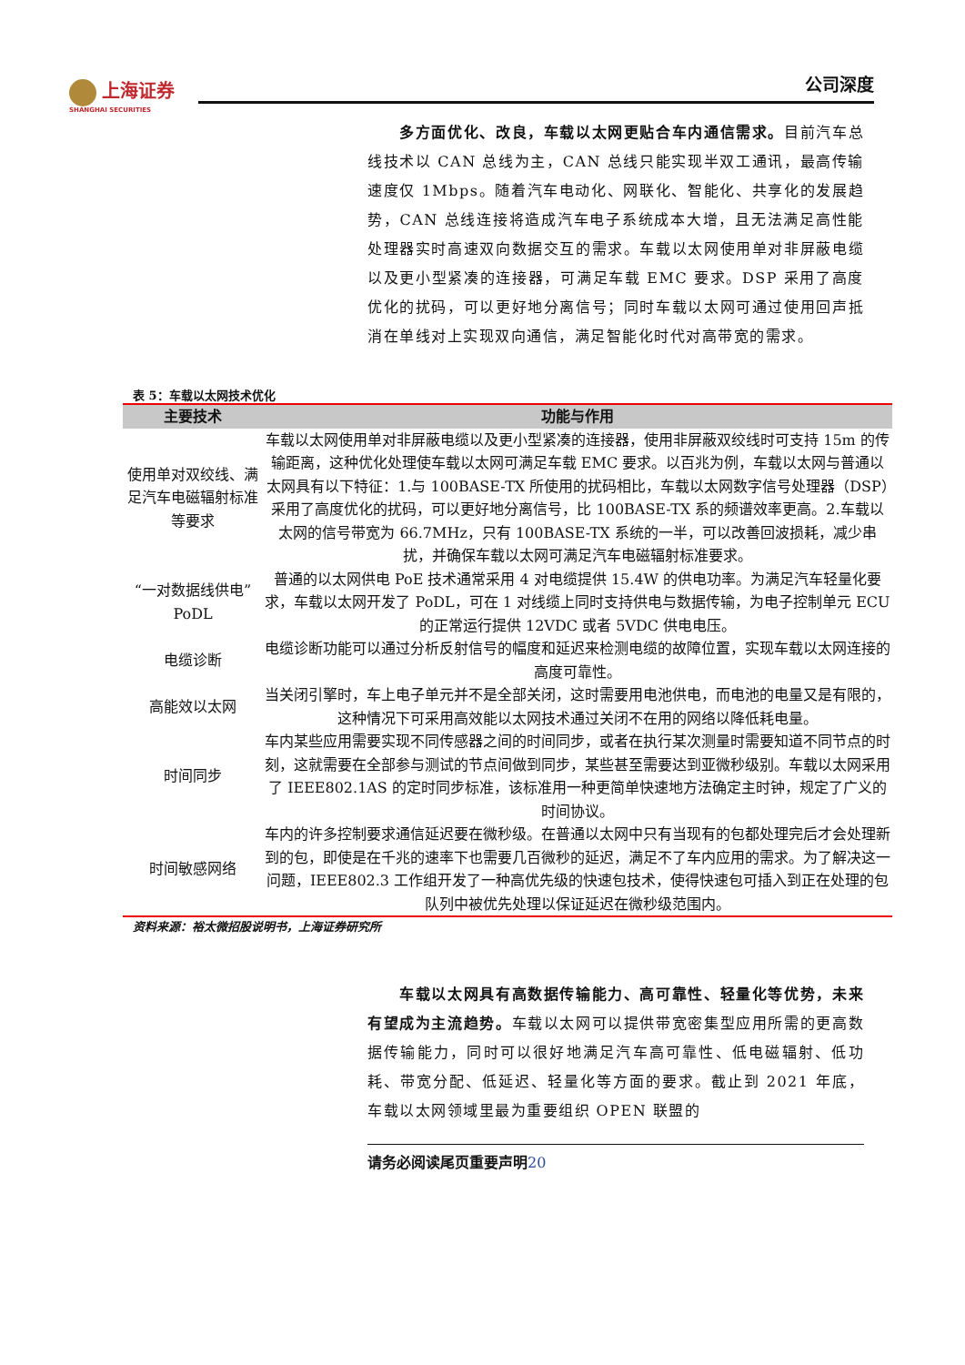上海证券
SHANGHAI SECURITIES
公司深度
　　多方面优化、改良，车载以太网更贴合车内通信需求。目前汽车总线技术以 CAN 总线为主，CAN 总线只能实现半双工通讯，最高传输速度仅 1Mbps。随着汽车电动化、网联化、智能化、共享化的发展趋势，CAN 总线连接将造成汽车电子系统成本大增，且无法满足高性能处理器实时高速双向数据交互的需求。车载以太网使用单对非屏蔽电缆以及更小型紧凑的连接器，可满足车载 EMC 要求。DSP 采用了高度优化的扰码，可以更好地分离信号；同时车载以太网可通过使用回声抵消在单线对上实现双向通信，满足智能化时代对高带宽的需求。
表 5：车载以太网技术优化
| 主要技术 | 功能与作用 |
| --- | --- |
| 使用单对双绞线、满足汽车电磁辐射标准等要求 | 车载以太网使用单对非屏蔽电缆以及更小型紧凑的连接器，使用非屏蔽双绞线时可支持 15m 的传输距离，这种优化处理使车载以太网可满足车载 EMC 要求。以百兆为例，车载以太网与普通以太网具有以下特征：1.与 100BASE-TX 所使用的扰码相比，车载以太网数字信号处理器（DSP）采用了高度优化的扰码，可以更好地分离信号，比 100BASE-TX 系的频谱效率更高。2.车载以太网的信号带宽为 66.7MHz，只有 100BASE-TX 系统的一半，可以改善回波损耗，减少串扰，并确保车载以太网可满足汽车电磁辐射标准要求。 |
| “一对数据线供电”PoDL | 普通的以太网供电 PoE 技术通常采用 4 对电缆提供 15.4W 的供电功率。为满足汽车轻量化要求，车载以太网开发了 PoDL，可在 1 对线缆上同时支持供电与数据传输，为电子控制单元 ECU 的正常运行提供 12VDC 或者 5VDC 供电电压。 |
| 电缆诊断 | 电缆诊断功能可以通过分析反射信号的幅度和延迟来检测电缆的故障位置，实现车载以太网连接的高度可靠性。 |
| 高能效以太网 | 当关闭引擎时，车上电子单元并不是全部关闭，这时需要用电池供电，而电池的电量又是有限的，这种情况下可采用高效能以太网技术通过关闭不在用的网络以降低耗电量。 |
| 时间同步 | 车内某些应用需要实现不同传感器之间的时间同步，或者在执行某次测量时需要知道不同节点的时刻，这就需要在全部参与测试的节点间做到同步，某些甚至需要达到亚微秒级别。车载以太网采用了 IEEE802.1AS 的定时同步标准，该标准用一种更简单快速地方法确定主时钟，规定了广义的时间协议。 |
| 时间敏感网络 | 车内的许多控制要求通信延迟要在微秒级。在普通以太网中只有当现有的包都处理完后才会处理新到的包，即使是在千兆的速率下也需要几百微秒的延迟，满足不了车内应用的需求。为了解决这一问题，IEEE802.3 工作组开发了一种高优先级的快速包技术，使得快速包可插入到正在处理的包队列中被优先处理以保证延迟在微秒级范围内。 |
资料来源：裕太微招股说明书，上海证券研究所
　　车载以太网具有高数据传输能力、高可靠性、轻量化等优势，未来有望成为主流趋势。车载以太网可以提供带宽密集型应用所需的更高数据传输能力，同时可以很好地满足汽车高可靠性、低电磁辐射、低功耗、带宽分配、低延迟、轻量化等方面的要求。截止到 2021 年底，车载以太网领域里最为重要组织 OPEN 联盟的
请务必阅读尾页重要声明20